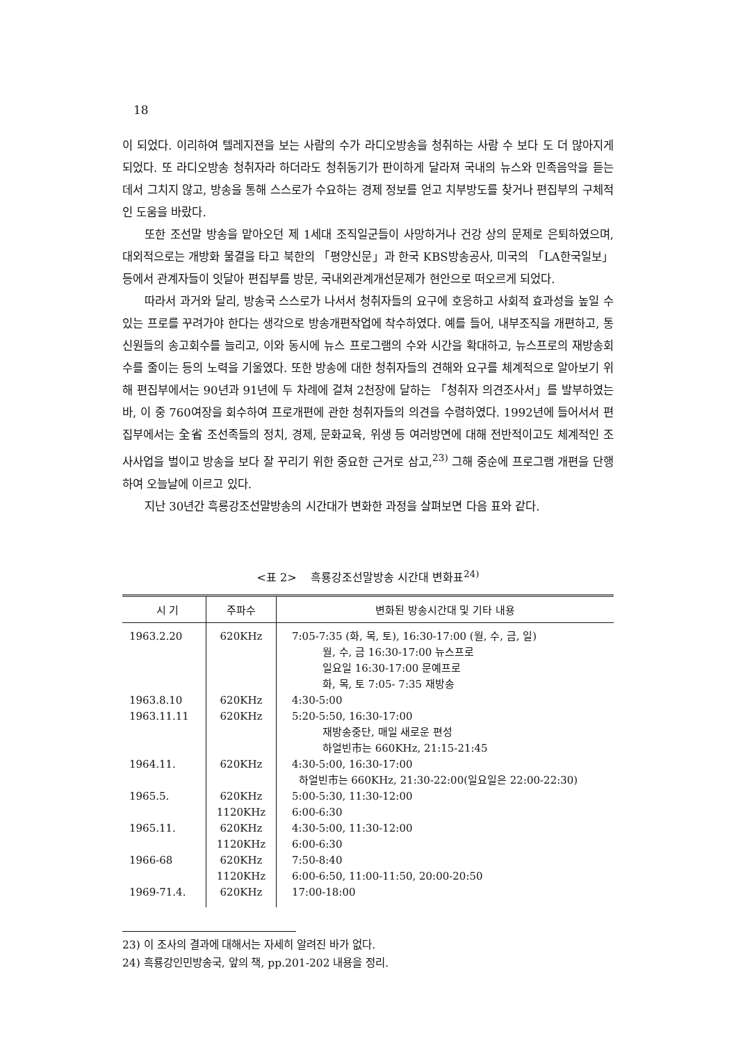18
이 되었다. 이리하여 텔레지젼을 보는 사람의 수가 라디오방송을 청취하는 사람 수 보다 도 더 많아지게 되었다. 또 라디오방송 청취자라 하더라도 청취동기가 판이하게 달라져 국내의 뉴스와 민족음악을 듣는 데서 그치지 않고, 방송을 통해 스스로가 수요하는 경제 정보를 얻고 치부방도를 찾거나 편집부의 구체적인 도움을 바랐다.
또한 조선말 방송을 맡아오던 제 1세대 조직일군들이 사망하거나 건강 상의 문제로 은퇴하였으며, 대외적으로는 개방화 물결을 타고 북한의 「평양신문」과 한국 KBS방송공사, 미국의 「LA한국일보」 등에서 관계자들이 잇달아 편집부를 방문, 국내외관계개선문제가 현안으로 떠오르게 되었다.
따라서 과거와 달리, 방송국 스스로가 나서서 청취자들의 요구에 호응하고 사회적 효과성을 높일 수 있는 프로를 꾸려가야 한다는 생각으로 방송개편작업에 착수하였다. 예를 들어, 내부조직을 개편하고, 통신원들의 송고회수를 늘리고, 이와 동시에 뉴스 프로그램의 수와 시간을 확대하고, 뉴스프로의 재방송회수를 줄이는 등의 노력을 기울였다. 또한 방송에 대한 청취자들의 견해와 요구를 체계적으로 알아보기 위해 편집부에서는 90년과 91년에 두 차례에 걸쳐 2천장에 달하는 「청취자 의견조사서」를 발부하였는 바, 이 중 760여장을 회수하여 프로개편에 관한 청취자들의 의견을 수렴하였다. 1992년에 들어서서 편집부에서는 全省 조선족들의 정치, 경제, 문화교육, 위생 등 여러방면에 대해 전반적이고도 체계적인 조사사업을 벌이고 방송을 보다 잘 꾸리기 위한 중요한 근거로 삼고,<sup>23)</sup> 그해 중순에 프로그램 개편을 단행하여 오늘날에 이르고 있다.
지난 30년간 흑룡강조선말방송의 시간대가 변화한 과정을 살펴보면 다음 표와 같다.
<표 2> 흑룡강조선말방송 시간대 변화표<sup>24)</sup>
| 시 기 | 주파수 | 변화된 방송시간대 및 기타 내용 |
| --- | --- | --- |
| 1963.2.20 | 620KHz | 7:05-7:35 (화, 목, 토), 16:30-17:00 (월, 수, 금, 일) 월, 수, 금 16:30-17:00 뉴스프로 일요일 16:30-17:00 문예프로 화, 목, 토 7:05- 7:35 재방송 |
| 1963.8.10 | 620KHz | 4:30-5:00 |
| 1963.11.11 | 620KHz | 5:20-5:50, 16:30-17:00 재방송중단, 매일 새로운 편성 하얼빈市는 660KHz, 21:15-21:45 |
| 1964.11. | 620KHz | 4:30-5:00, 16:30-17:00 하얼빈市는 660KHz, 21:30-22:00(일요일은 22:00-22:30) |
| 1965.5. | 620KHz 1120KHz | 5:00-5:30, 11:30-12:00 6:00-6:30 |
| 1965.11. | 620KHz 1120KHz | 4:30-5:00, 11:30-12:00 6:00-6:30 |
| 1966-68 | 620KHz 1120KHz | 7:50-8:40 6:00-6:50, 11:00-11:50, 20:00-20:50 |
| 1969-71.4. | 620KHz | 17:00-18:00 |
23) 이 조사의 결과에 대해서는 자세히 알려진 바가 없다.
24) 흑룡강인민방송국, 앞의 책, pp.201-202 내용을 정리.